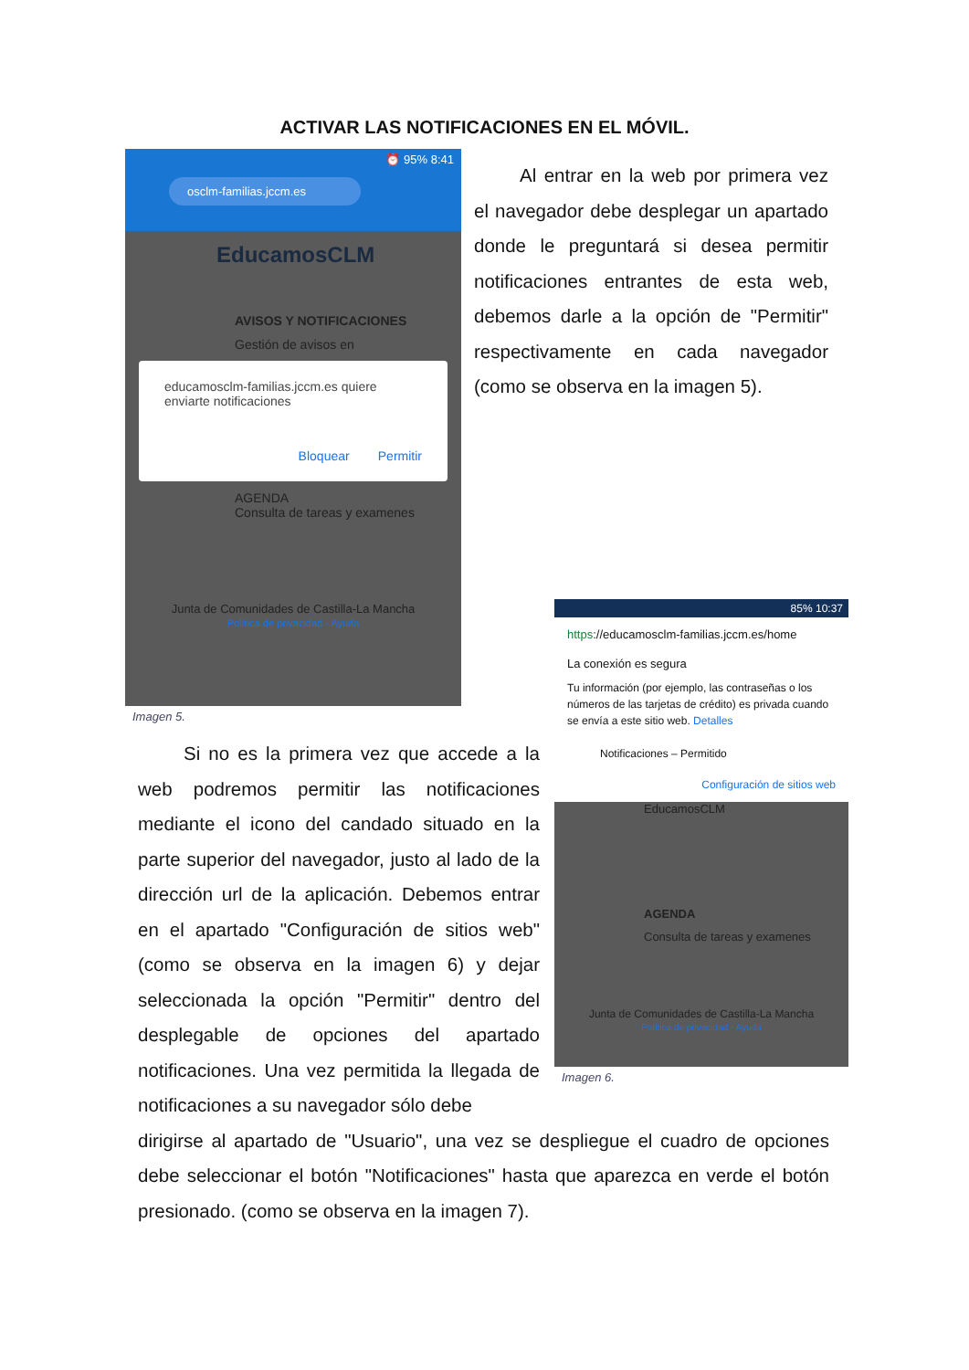ACTIVAR LAS NOTIFICACIONES EN EL MÓVIL.
⏰ 95% 8:41
osclm-familias.jccm.es
EducamosCLM
AVISOS Y NOTIFICACIONES
Gestión de avisos en
educamosclm-familias.jccm.es quiere enviarte notificaciones
Bloquear Permitir
AGENDA
Consulta de tareas y examenes
Junta de Comunidades de Castilla-La Mancha
Política de privacidad - Ayuda
Imagen 5.
Al entrar en la web por primera vez el navegador debe desplegar un apartado donde le preguntará si desea permitir notificaciones entrantes de esta web, debemos darle a la opción de "Permitir" respectivamente en cada navegador (como se observa en la imagen 5).
Si no es la primera vez que accede a la web podremos permitir las notificaciones mediante el icono del candado situado en la parte superior del navegador, justo al lado de la dirección url de la aplicación. Debemos entrar en el apartado "Configuración de sitios web" (como se observa en la imagen 6) y dejar seleccionada la opción "Permitir" dentro del desplegable de opciones del apartado notificaciones. Una vez permitida la llegada de notificaciones a su navegador sólo debe
85% 10:37
https://educamosclm-familias.jccm.es/home
La conexión es segura
Tu información (por ejemplo, las contraseñas o los números de las tarjetas de crédito) es privada cuando se envía a este sitio web. Detalles
Notificaciones – Permitido
Configuración de sitios web
EducamosCLM
AGENDA
Consulta de tareas y examenes
Junta de Comunidades de Castilla-La Mancha
Política de privacidad - Ayuda
Imagen 6.
dirigirse al apartado de "Usuario", una vez se despliegue el cuadro de opciones debe seleccionar el botón "Notificaciones" hasta que aparezca en verde el botón presionado. (como se observa en la imagen 7).